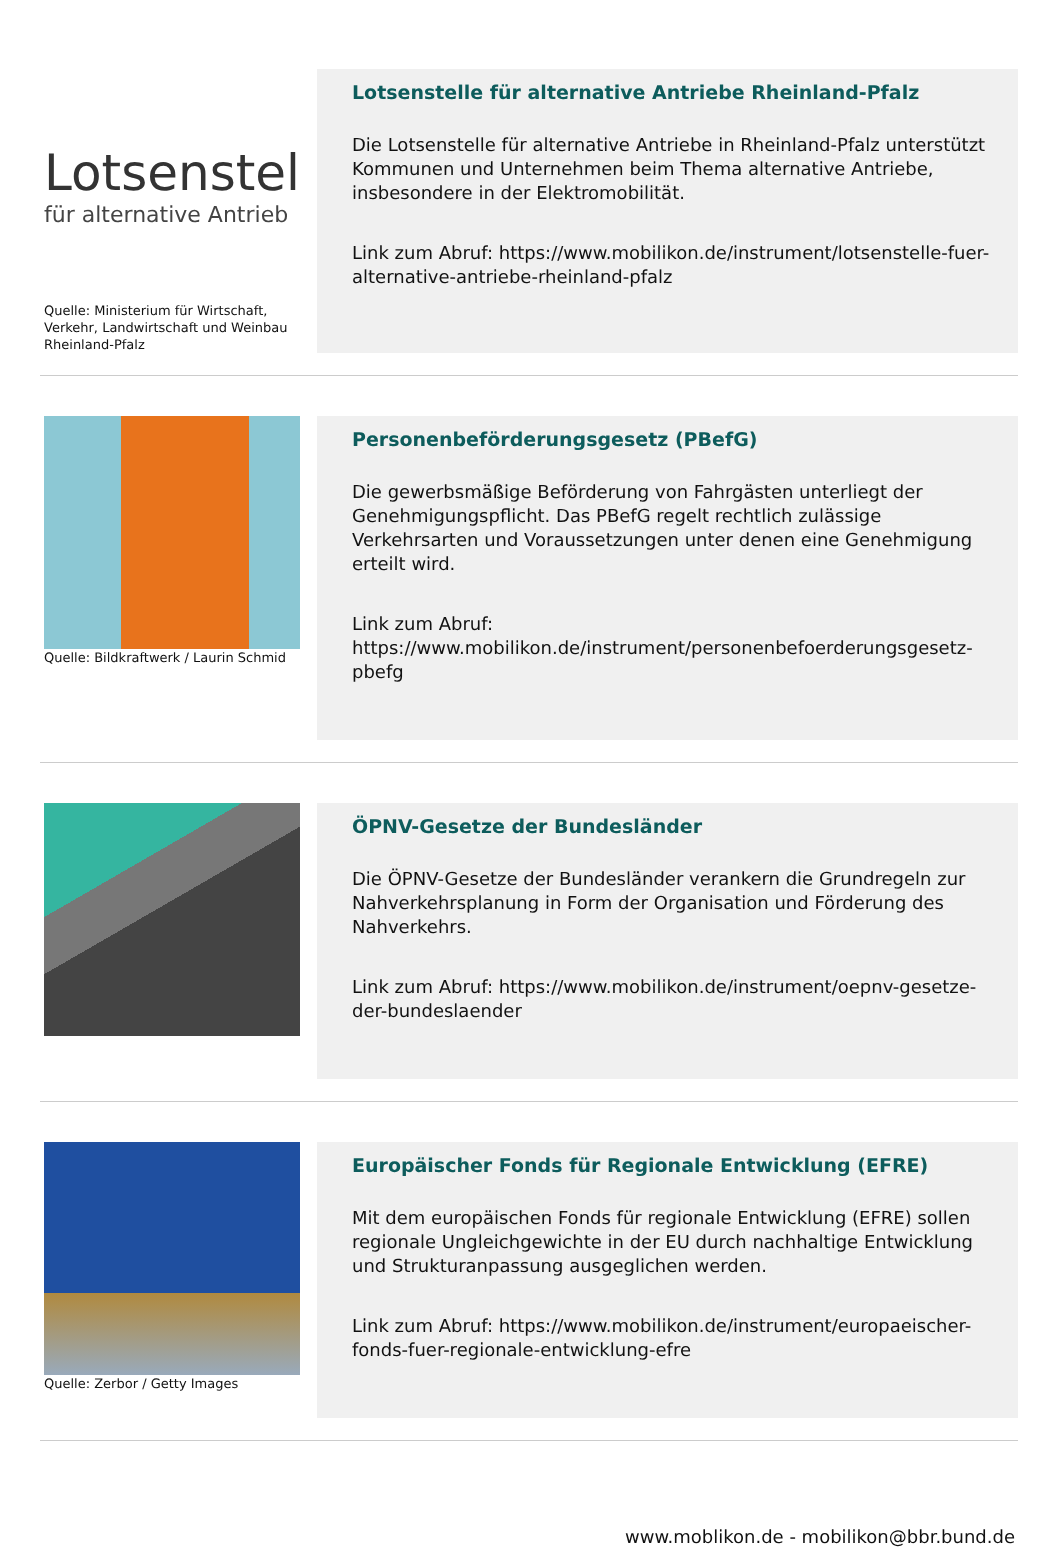Lotsenstel
für alternative Antrieb
Quelle: Ministerium für Wirtschaft, Verkehr, Landwirtschaft und Weinbau Rheinland-Pfalz
Lotsenstelle für alternative Antriebe Rheinland-Pfalz
Die Lotsenstelle für alternative Antriebe in Rheinland-Pfalz unterstützt Kommunen und Unternehmen beim Thema alternative Antriebe, insbesondere in der Elektromobilität.
Link zum Abruf: https://www.mobilikon.de/instrument/lotsenstelle-fuer-alternative-antriebe-rheinland-pfalz
Quelle: Bildkraftwerk / Laurin Schmid
Personenbeförderungsgesetz (PBefG)
Die gewerbsmäßige Beförderung von Fahrgästen unterliegt der Genehmigungspflicht. Das PBefG regelt rechtlich zulässige Verkehrsarten und Voraussetzungen unter denen eine Genehmigung erteilt wird.
Link zum Abruf: https://www.mobilikon.de/instrument/personenbefoerderungsgesetz-pbefg
ÖPNV-Gesetze der Bundesländer
Die ÖPNV-Gesetze der Bundesländer verankern die Grundregeln zur Nahverkehrsplanung in Form der Organisation und Förderung des Nahverkehrs.
Link zum Abruf: https://www.mobilikon.de/instrument/oepnv-gesetze-der-bundeslaender
Quelle: Zerbor / Getty Images
Europäischer Fonds für Regionale Entwicklung (EFRE)
Mit dem europäischen Fonds für regionale Entwicklung (EFRE) sollen regionale Ungleichgewichte in der EU durch nachhaltige Entwicklung und Strukturanpassung ausgeglichen werden.
Link zum Abruf: https://www.mobilikon.de/instrument/europaeischer-fonds-fuer-regionale-entwicklung-efre
www.moblikon.de - mobilikon@bbr.bund.de